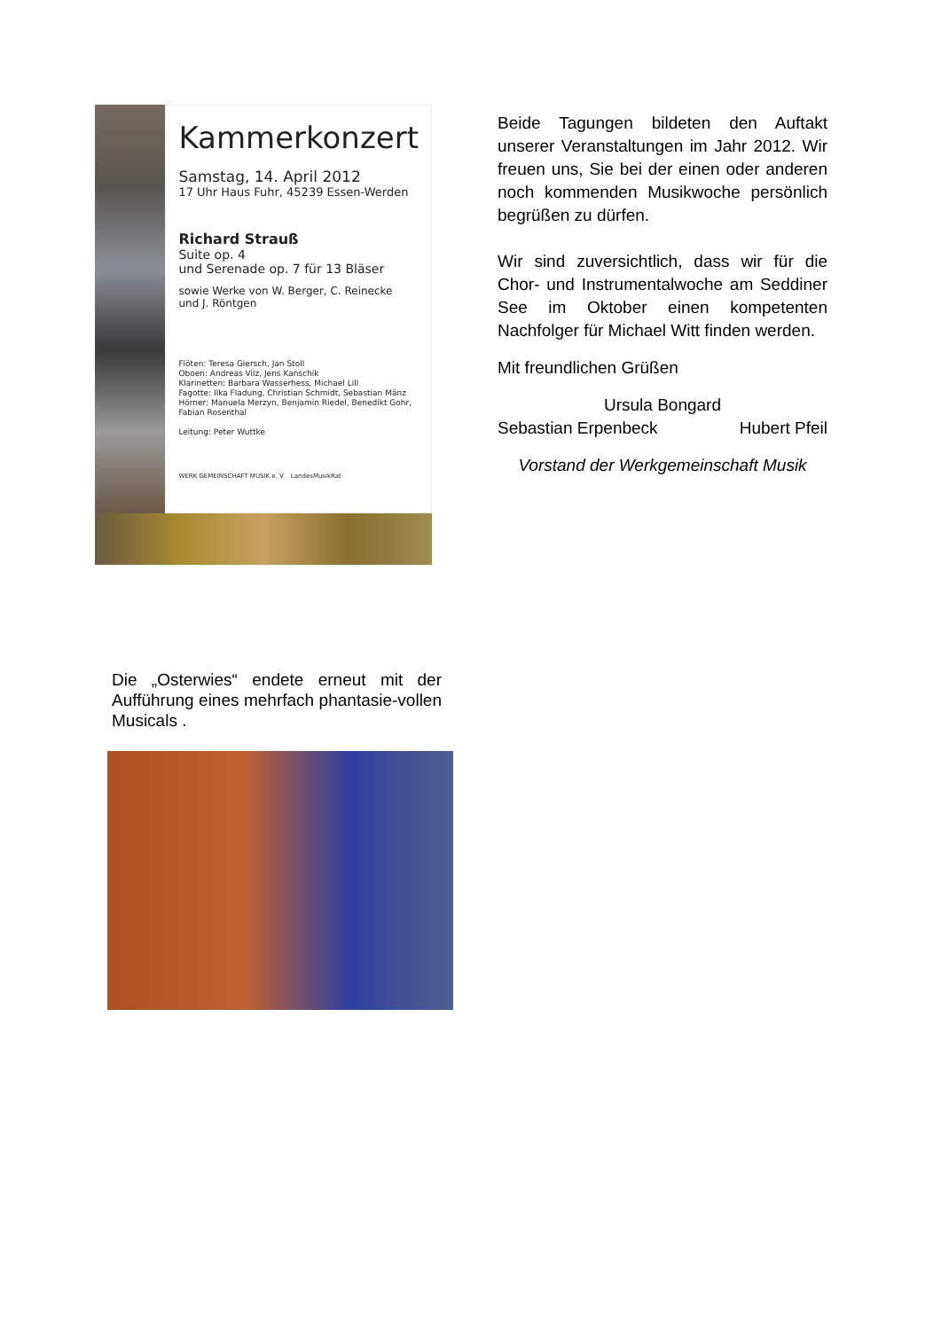Kammerkonzert
Samstag, 14. April 2012
17 Uhr Haus Fuhr, 45239 Essen-Werden
Richard Strauß
Suite op. 4
und Serenade op. 7 für 13 Bläser
sowie Werke von W. Berger, C. Reinecke
und J. Röntgen
Flöten: Teresa Giersch, Jan Stoll
Oboen: Andreas Vilz, Jens Kanschik
Klarinetten: Barbara Wasserhess, Michael Lill
Fagotte: Ilka Fladung, Christian Schmidt, Sebastian Mänz
Hörner: Manuela Merzyn, Benjamin Riedel, Benedikt Gohr, Fabian Rosenthal
Leitung: Peter Wuttke
WERK GEMEINSCHAFT MUSIK e. V. LandesMusikRat
Beide Tagungen bildeten den Auftakt unserer Veranstaltungen im Jahr 2012. Wir freuen uns, Sie bei der einen oder anderen noch kommenden Musikwoche persönlich begrüßen zu dürfen.
Wir sind zuversichtlich, dass wir für die Chor- und Instrumentalwoche am Seddiner See im Oktober einen kompetenten Nachfolger für Michael Witt finden werden.
Mit freundlichen Grüßen
Ursula Bongard
Sebastian Erpenbeck Hubert Pfeil
Vorstand der Werkgemeinschaft Musik
Die „Osterwies“ endete erneut mit der Aufführung eines mehrfach phantasie-vollen Musicals .